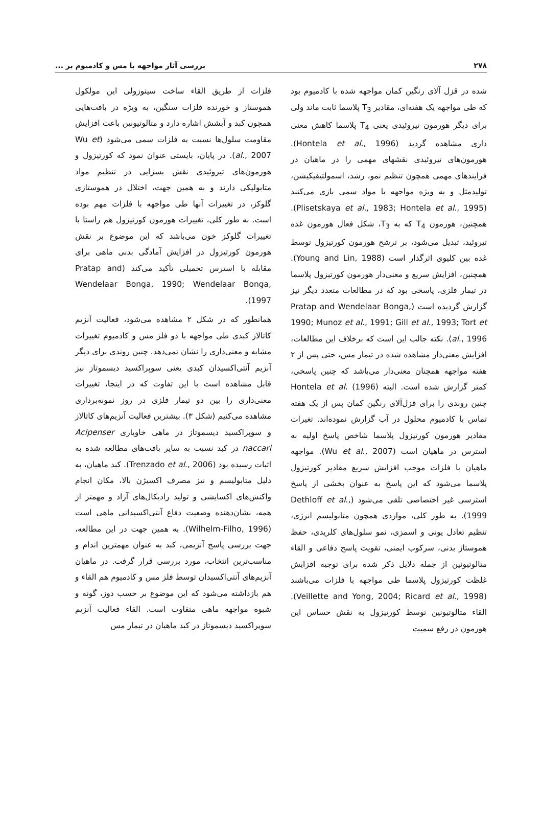۲۷۸ بررسی آثار مواجهه با مس و کادمیوم بر ...
شده در قزل آلای رنگین کمان مواجهه شده با کادمیوم بود که طی مواجهه یک هفته‌ای، مقادیر T<sub>3</sub> پلاسما ثابت ماند ولی برای دیگر هورمون تیروئیدی یعنی T<sub>4</sub> پلاسما کاهش معنی داری مشاهده گردید (Hontela et al., 1996). هورمون‌های تیروئیدی نقشهای مهمی را در ماهیان در فرایندهای مهمی همچون تنظیم نمو، رشد، اسمولتیفیکیشن، تولیدمثل و به ویژه مواجهه با مواد سمی بازی می‌کنند (Plisetskaya et al., 1983; Hontela et al., 1995). همچنین، هورمون T<sub>4</sub> که به T<sub>3</sub>، شکل فعال هورمون غده تیروئید، تبدیل می‌شود، بر ترشح هورمون کورتیزول توسط غده بین کلیوی اثرگذار است (Young and Lin, 1988). همچنین، افزایش سریع و معنی‌دار هورمون کورتیزول پلاسما در تیمار فلزی، پاسخی بود که در مطالعات متعدد دیگر نیز گزارش گردیده است (Pratap and Wendelaar Bonga, 1990; Munoz et al., 1991; Gill et al., 1993; Tort et al., 1996). نکته جالب این است که برخلاف این مطالعات، افزایش معنی‌دار مشاهده شده در تیمار مس، حتی پس از ۲ هفته مواجهه همچنان معنی‌دار می‌باشد که چنین پاسخی، کمتر گزارش شده است. البته Hontela et al. (1996) چنین روندی را برای قزل‌آلای رنگین کمان پس از یک هفته تماس با کادمیوم محلول در آب گزارش نموده‌اند. تغیرات مقادیر هورمون کورتیزول پلاسما شاخص پاسخ اولیه به استرس در ماهیان است (Wu et al., 2007). مواجهه ماهیان با فلزات موجب افزایش سریع مقادیر کورتیزول پلاسما می‌شود که این پاسخ به عنوان بخشی از پاسخ استرسی غیر اختصاصی تلقی می‌شود (Dethloff et al., 1999). به طور کلی، مواردی همچون متابولیسم انرژی، تنظیم تعادل یونی و اسمزی، نمو سلول‌های کلریدی، حفظ هموستاز بدنی، سرکوب ایمنی، تقویت پاسخ دفاعی و القاء متالوتیونین از جمله دلایل ذکر شده برای توجیه افزایش غلظت کورتیزول پلاسما طی مواجهه با فلزات می‌باشند (Veillette and Yong, 2004; Ricard et al., 1998). القاء متالوتیونین توسط کورتیزول به نقش حساس این هورمون در رفع سمیت
فلزات از طریق القاء ساخت سیتوزولی این مولکول هموستاز و خورنده فلزات سنگین، به ویژه در بافت‌هایی همچون کبد و آبشش اشاره دارد و متالوتیونین باعث افزایش مقاومت سلول‌ها نسبت به فلزات سمی می‌شود (Wu et al., 2007). در پایان، بایستی عنوان نمود که کورتیزول و هورمون‌های تیروئیدی نقش بسزایی در تنظیم مواد متابولیکی دارند و به همین جهت، اختلال در هموستازی گلوکز، در تغییرات آنها طی مواجهه با فلزات مهم بوده است. به طور کلی، تغییرات هورمون کورتیزول هم راستا با تغییرات گلوکز خون می‌باشد که این موضوع بر نقش هورمون کورتیزول در افزایش آمادگی بدنی ماهی برای مقابله با استرس تحمیلی تأکید می‌کند (Pratap and Wendelaar Bonga, 1990; Wendelaar Bonga, 1997).
همانطور که در شکل ۲ مشاهده می‌شود، فعالیت آنزیم کاتالاز کبدی طی مواجهه با دو فلز مس و کادمیوم تغییرات مشابه و معنی‌داری را نشان نمی‌دهد. چنین روندی برای دیگر آنزیم آنتی‌اکسیدان کبدی یعنی سوپراکسید دیسموتاز نیز قابل مشاهده است با این تفاوت که در اینجا، تغییرات معنی‌داری را بین دو تیمار فلزی در روز نمونه‌برداری مشاهده می‌کنیم (شکل ۳). بیشترین فعالیت آنزیم‌های کاتالاز و سوپراکسید دیسموتاز در ماهی خاویاری Acipenser naccari در کبد نسبت به سایر بافت‌های مطالعه شده به اثبات رسیده بود (Trenzado et al., 2006). کبد ماهیان، به دلیل متابولیسم و نیز مصرف اکسیژن بالا، مکان انجام واکنش‌های اکسایشی و تولید رادیکال‌های آزاد و مهمتر از همه، نشان‌دهنده وضعیت دفاع آنتی‌اکسیدانی ماهی است (Wilhelm-Filho, 1996). به همین جهت در این مطالعه، جهت بررسی پاسخ آنزیمی، کبد به عنوان مهمترین اندام و مناسب‌ترین انتخاب، مورد بررسی قرار گرفت. در ماهیان آنزیم‌های آنتی‌اکسیدان توسط فلز مس و کادمیوم هم القاء و هم بازداشته می‌شود که این موضوع بر حسب دوز، گونه و شیوه مواجهه ماهی متفاوت است. القاء فعالیت آنزیم سوپراکسید دیسموتاز در کبد ماهیان در تیمار مس